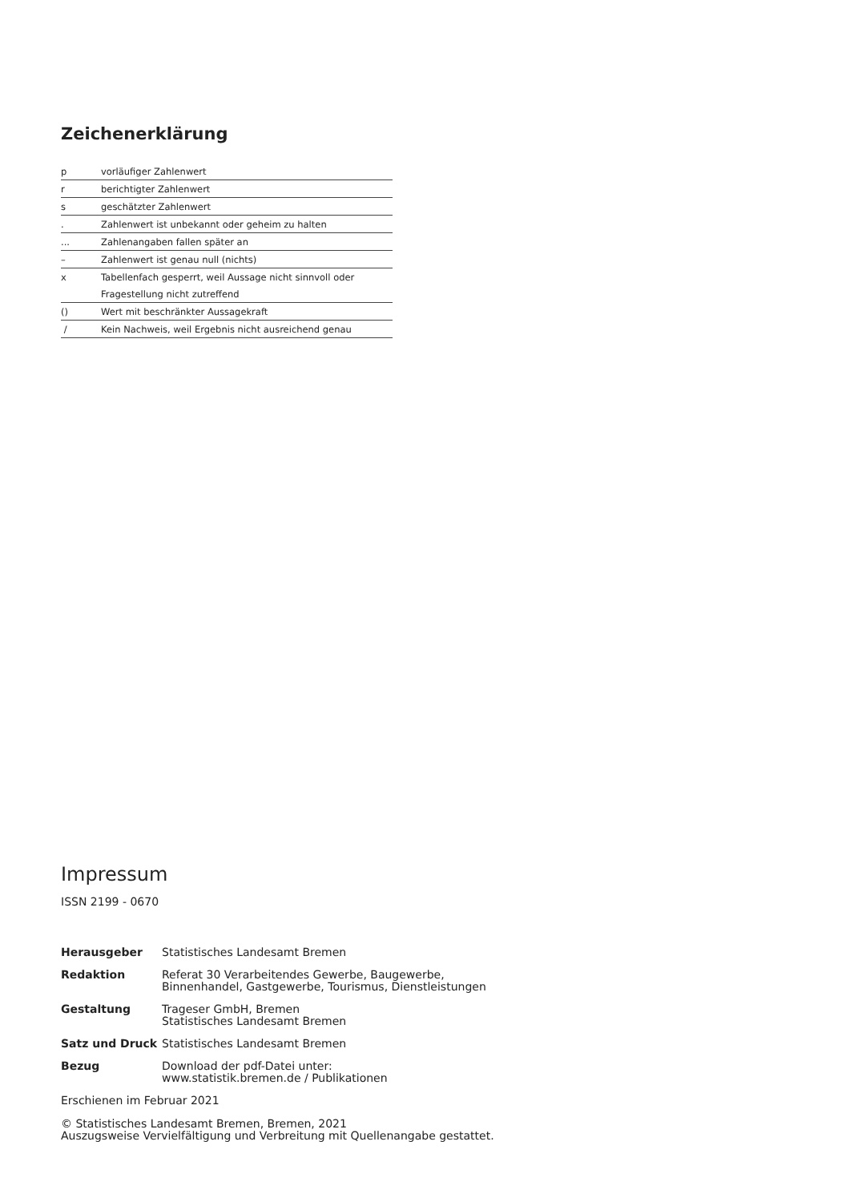Zeichenerklärung
| p | vorläufiger Zahlenwert |
| r | berichtigter Zahlenwert |
| s | geschätzter Zahlenwert |
| . | Zahlenwert ist unbekannt oder geheim zu halten |
| ... | Zahlenangaben fallen später an |
| – | Zahlenwert ist genau null (nichts) |
| x | Tabellenfach gesperrt, weil Aussage nicht sinnvoll oder |
| | Fragestellung nicht zutreffend |
| () | Wert mit beschränkter Aussagekraft |
| / | Kein Nachweis, weil Ergebnis nicht ausreichend genau |
Impressum
ISSN 2199 - 0670
| Herausgeber | Statistisches Landesamt Bremen |
| Redaktion | Referat 30 Verarbeitendes Gewerbe, Baugewerbe, Binnenhandel, Gastgewerbe, Tourismus, Dienstleistungen |
| Gestaltung | Trageser GmbH, Bremen Statistisches Landesamt Bremen |
| Satz und Druck | Statistisches Landesamt Bremen |
| Bezug | Download der pdf-Datei unter: www.statistik.bremen.de / Publikationen |
Erschienen im Februar 2021
© Statistisches Landesamt Bremen, Bremen, 2021
Auszugsweise Vervielfältigung und Verbreitung mit Quellenangabe gestattet.